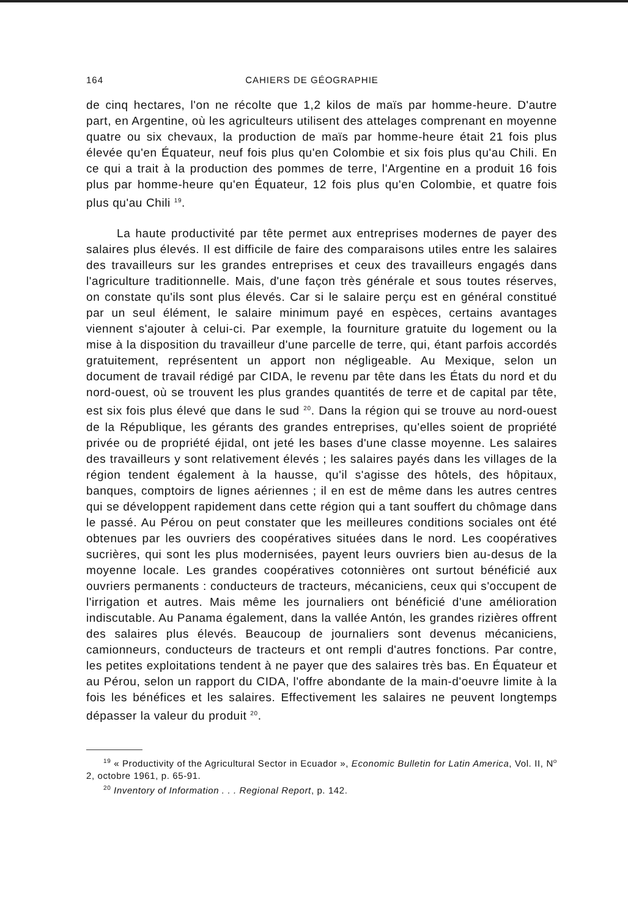164 CAHIERS DE GÉOGRAPHIE
de cinq hectares, l'on ne récolte que 1,2 kilos de maïs par homme-heure. D'autre part, en Argentine, où les agriculteurs utilisent des attelages comprenant en moyenne quatre ou six chevaux, la production de maïs par homme-heure était 21 fois plus élevée qu'en Équateur, neuf fois plus qu'en Colombie et six fois plus qu'au Chili. En ce qui a trait à la production des pommes de terre, l'Argentine en a produit 16 fois plus par homme-heure qu'en Équateur, 12 fois plus qu'en Colombie, et quatre fois plus qu'au Chili <sup>19</sup>.
La haute productivité par tête permet aux entreprises modernes de payer des salaires plus élevés. Il est difficile de faire des comparaisons utiles entre les salaires des travailleurs sur les grandes entreprises et ceux des travailleurs engagés dans l'agriculture traditionnelle. Mais, d'une façon très générale et sous toutes réserves, on constate qu'ils sont plus élevés. Car si le salaire perçu est en général constitué par un seul élément, le salaire minimum payé en espèces, certains avantages viennent s'ajouter à celui-ci. Par exemple, la fourniture gratuite du logement ou la mise à la disposition du travailleur d'une parcelle de terre, qui, étant parfois accordés gratuitement, représentent un apport non négligeable. Au Mexique, selon un document de travail rédigé par CIDA, le revenu par tête dans les États du nord et du nord-ouest, où se trouvent les plus grandes quantités de terre et de capital par tête, est six fois plus élevé que dans le sud <sup>20</sup>. Dans la région qui se trouve au nord-ouest de la République, les gérants des grandes entreprises, qu'elles soient de propriété privée ou de propriété éjidal, ont jeté les bases d'une classe moyenne. Les salaires des travailleurs y sont relativement élevés ; les salaires payés dans les villages de la région tendent également à la hausse, qu'il s'agisse des hôtels, des hôpitaux, banques, comptoirs de lignes aériennes ; il en est de même dans les autres centres qui se développent rapidement dans cette région qui a tant souffert du chômage dans le passé. Au Pérou on peut constater que les meilleures conditions sociales ont été obtenues par les ouvriers des coopératives situées dans le nord. Les coopératives sucrières, qui sont les plus modernisées, payent leurs ouvriers bien au-desus de la moyenne locale. Les grandes coopératives cotonnières ont surtout bénéficié aux ouvriers permanents : conducteurs de tracteurs, mécaniciens, ceux qui s'occupent de l'irrigation et autres. Mais même les journaliers ont bénéficié d'une amélioration indiscutable. Au Panama également, dans la vallée Antón, les grandes rizières offrent des salaires plus élevés. Beaucoup de journaliers sont devenus mécaniciens, camionneurs, conducteurs de tracteurs et ont rempli d'autres fonctions. Par contre, les petites exploitations tendent à ne payer que des salaires très bas. En Équateur et au Pérou, selon un rapport du CIDA, l'offre abondante de la main-d'oeuvre limite à la fois les bénéfices et les salaires. Effectivement les salaires ne peuvent longtemps dépasser la valeur du produit <sup>20</sup>.
<sup>19</sup> « Productivity of the Agricultural Sector in Ecuador », Economic Bulletin for Latin America, Vol. II, N<sup>o</sup> 2, octobre 1961, p. 65-91.
<sup>20</sup> Inventory of Information . . . Regional Report, p. 142.